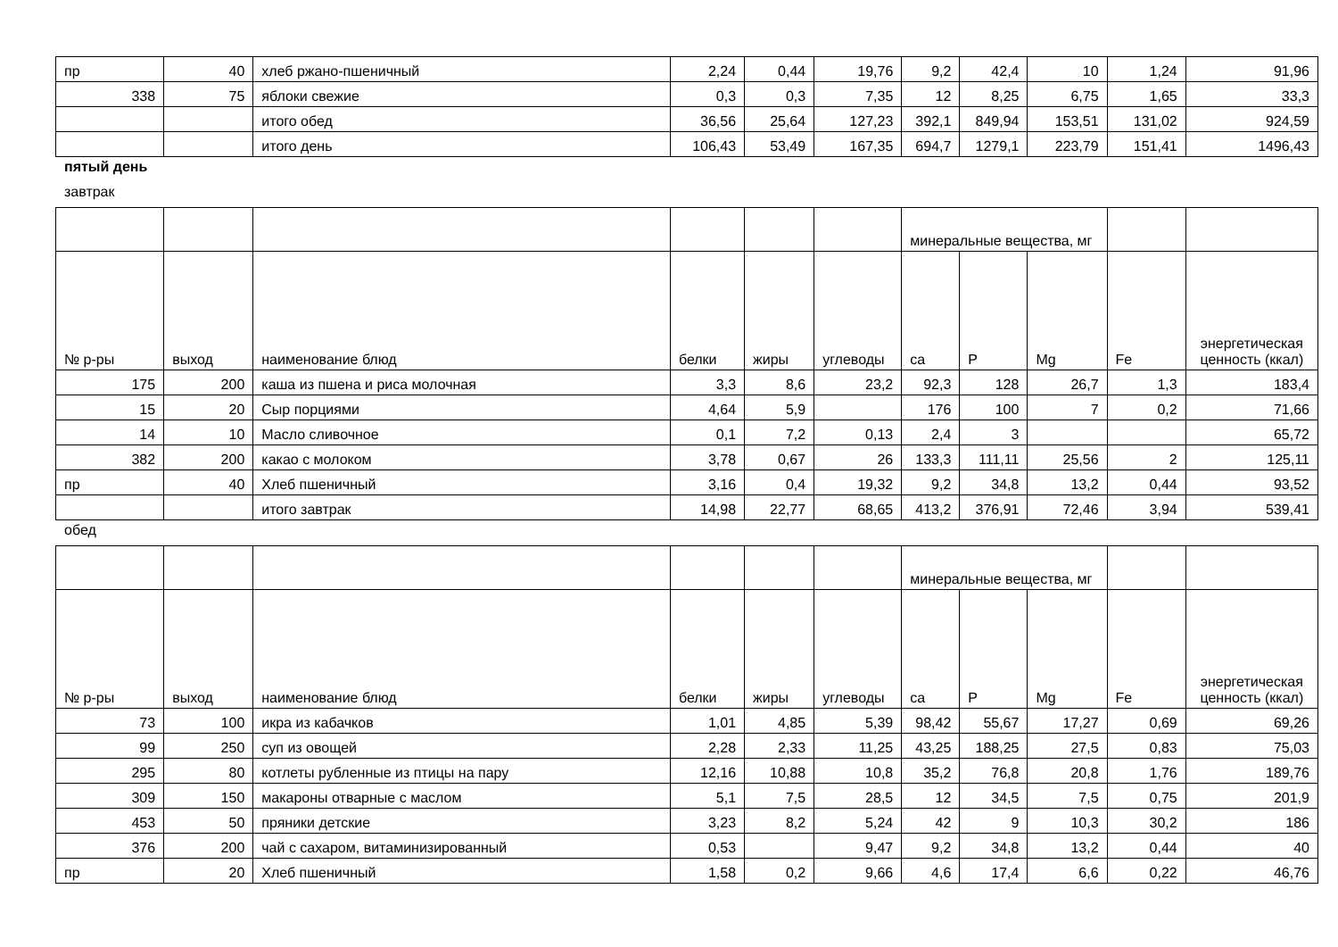| пр | 40 | хлеб ржано-пшеничный | 2,24 | 0,44 | 19,76 | 9,2 | 42,4 | 10 | 1,24 | 91,96 |
| 338 | 75 | яблоки свежие | 0,3 | 0,3 | 7,35 | 12 | 8,25 | 6,75 | 1,65 | 33,3 |
| | | итого обед | 36,56 | 25,64 | 127,23 | 392,1 | 849,94 | 153,51 | 131,02 | 924,59 |
| | | итого день | 106,43 | 53,49 | 167,35 | 694,7 | 1279,1 | 223,79 | 151,41 | 1496,43 |
пятый день
завтрак
| | | | | | | минеральные вещества, мг | | | | |
| --- | --- | --- | --- | --- | --- | --- | --- | --- | --- | --- |
| № р-ры | выход | наименование блюд | белки | жиры | углеводы | ca | P | Mg | Fe | энергетическая ценность (ккал) |
| 175 | 200 | каша из пшена и риса молочная | 3,3 | 8,6 | 23,2 | 92,3 | 128 | 26,7 | 1,3 | 183,4 |
| 15 | 20 | Сыр порциями | 4,64 | 5,9 | | 176 | 100 | 7 | 0,2 | 71,66 |
| 14 | 10 | Масло сливочное | 0,1 | 7,2 | 0,13 | 2,4 | 3 | | | 65,72 |
| 382 | 200 | какао с молоком | 3,78 | 0,67 | 26 | 133,3 | 111,11 | 25,56 | 2 | 125,11 |
| пр | 40 | Хлеб пшеничный | 3,16 | 0,4 | 19,32 | 9,2 | 34,8 | 13,2 | 0,44 | 93,52 |
| | | итого завтрак | 14,98 | 22,77 | 68,65 | 413,2 | 376,91 | 72,46 | 3,94 | 539,41 |
обед
| | | | | | | минеральные вещества, мг | | | | |
| --- | --- | --- | --- | --- | --- | --- | --- | --- | --- | --- |
| № р-ры | выход | наименование блюд | белки | жиры | углеводы | ca | P | Mg | Fe | энергетическая ценность (ккал) |
| 73 | 100 | икра из кабачков | 1,01 | 4,85 | 5,39 | 98,42 | 55,67 | 17,27 | 0,69 | 69,26 |
| 99 | 250 | суп из овощей | 2,28 | 2,33 | 11,25 | 43,25 | 188,25 | 27,5 | 0,83 | 75,03 |
| 295 | 80 | котлеты рубленные из птицы на пару | 12,16 | 10,88 | 10,8 | 35,2 | 76,8 | 20,8 | 1,76 | 189,76 |
| 309 | 150 | макароны отварные с маслом | 5,1 | 7,5 | 28,5 | 12 | 34,5 | 7,5 | 0,75 | 201,9 |
| 453 | 50 | пряники детские | 3,23 | 8,2 | 5,24 | 42 | 9 | 10,3 | 30,2 | 186 |
| 376 | 200 | чай с сахаром, витаминизированный | 0,53 | | 9,47 | 9,2 | 34,8 | 13,2 | 0,44 | 40 |
| пр | 20 | Хлеб пшеничный | 1,58 | 0,2 | 9,66 | 4,6 | 17,4 | 6,6 | 0,22 | 46,76 |